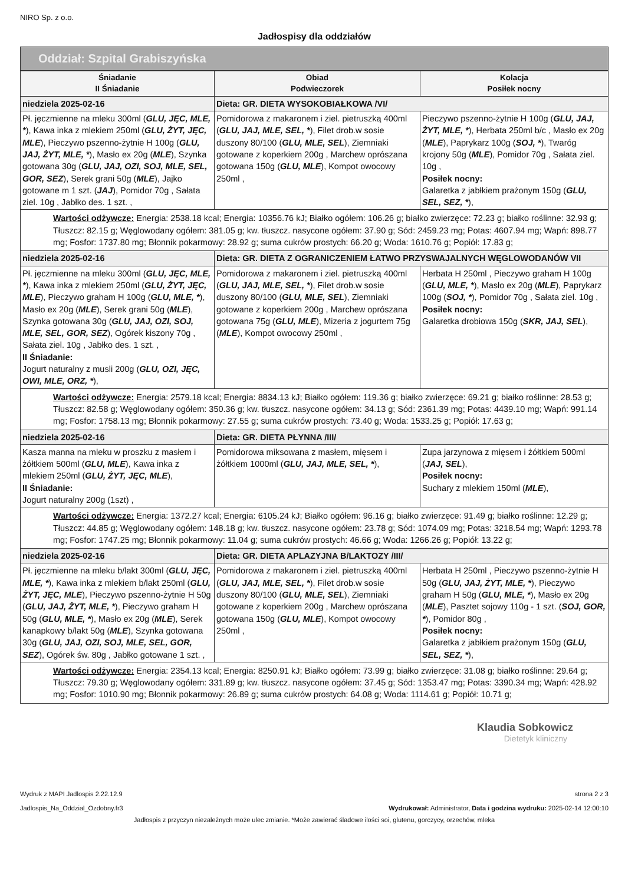NIRO Sp. z o.o.
Jadłospisy dla oddziałów
Oddział: Szpital Grabiszyńska
| Śniadanie II Śniadanie | Obiad Podwieczorek | Kolacja Posiłek nocny |
| --- | --- | --- |
| niedziela 2025-02-16 | Dieta: GR. DIETA WYSOKOBIAŁKOWA /VI/ | |
| Pł. jęczmienne na mleku 300ml ( GLU, JĘC, MLE, * ), Kawa inka z mlekiem 250ml ( GLU, ŻYT, JĘC, MLE ), Pieczywo pszenno-żytnie H 100g ( GLU, JAJ, ŻYT, MLE, * ), Masło ex 20g ( MLE ), Szynka gotowana 30g ( GLU, JAJ, OZI, SOJ, MLE, SEL, GOR, SEZ ), Serek grani 50g ( MLE ), Jajko gotowane m 1 szt. ( JAJ ), Pomidor 70g , Sałata ziel. 10g , Jabłko des. 1 szt. , | Pomidorowa z makaronem i ziel. pietruszką 400ml ( GLU, JAJ, MLE, SEL, * ), Filet drob.w sosie duszony 80/100 ( GLU, MLE, SEL ), Ziemniaki gotowane z koperkiem 200g , Marchew oprószana gotowana 150g ( GLU, MLE ), Kompot owocowy 250ml , | Pieczywo pszenno-żytnie H 100g ( GLU, JAJ, ŻYT, MLE, * ), Herbata 250ml b/c , Masło ex 20g ( MLE ), Paprykarz 100g ( SOJ, * ), Twaróg krojony 50g ( MLE ), Pomidor 70g , Sałata ziel. 10g , Posiłek nocny: Galaretka z jabłkiem prażonym 150g ( GLU, SEL, SEZ, * ), |
| Wartości odżywcze: Energia: 2538.18 kcal; Energia: 10356.76 kJ; Białko ogółem: 106.26 g; białko zwierzęce: 72.23 g; białko roślinne: 32.93 g; Tłuszcz: 82.15 g; Węglowodany ogółem: 381.05 g; kw. tłuszcz. nasycone ogółem: 37.90 g; Sód: 2459.23 mg; Potas: 4607.94 mg; Wapń: 898.77 mg; Fosfor: 1737.80 mg; Błonnik pokarmowy: 28.92 g; suma cukrów prostych: 66.20 g; Woda: 1610.76 g; Popiół: 17.83 g; | | |
| niedziela 2025-02-16 | Dieta: GR. DIETA Z OGRANICZENIEM ŁATWO PRZYSWAJALNYCH WĘGLOWODANÓW VII | |
| Pł. jęczmienne na mleku 300ml ( GLU, JĘC, MLE, * ), Kawa inka z mlekiem 250ml ( GLU, ŻYT, JĘC, MLE ), Pieczywo graham H 100g ( GLU, MLE, * ), Masło ex 20g ( MLE ), Serek grani 50g ( MLE ), Szynka gotowana 30g ( GLU, JAJ, OZI, SOJ, MLE, SEL, GOR, SEZ ), Ogórek kiszony 70g , Sałata ziel. 10g , Jabłko des. 1 szt. , II Śniadanie: Jogurt naturalny z musli 200g ( GLU, OZI, JĘC, OWI, MLE, ORZ, * ), | Pomidorowa z makaronem i ziel. pietruszką 400ml ( GLU, JAJ, MLE, SEL, * ), Filet drob.w sosie duszony 80/100 ( GLU, MLE, SEL ), Ziemniaki gotowane z koperkiem 200g , Marchew oprószana gotowana 75g ( GLU, MLE ), Mizeria z jogurtem 75g ( MLE ), Kompot owocowy 250ml , | Herbata H 250ml , Pieczywo graham H 100g ( GLU, MLE, * ), Masło ex 20g ( MLE ), Paprykarz 100g ( SOJ, * ), Pomidor 70g , Sałata ziel. 10g , Posiłek nocny: Galaretka drobiowa 150g ( SKR, JAJ, SEL ), |
| Wartości odżywcze: Energia: 2579.18 kcal; Energia: 8834.13 kJ; Białko ogółem: 119.36 g; białko zwierzęce: 69.21 g; białko roślinne: 28.53 g; Tłuszcz: 82.58 g; Węglowodany ogółem: 350.36 g; kw. tłuszcz. nasycone ogółem: 34.13 g; Sód: 2361.39 mg; Potas: 4439.10 mg; Wapń: 991.14 mg; Fosfor: 1758.13 mg; Błonnik pokarmowy: 27.55 g; suma cukrów prostych: 73.40 g; Woda: 1533.25 g; Popiół: 17.63 g; | | |
| niedziela 2025-02-16 | Dieta: GR. DIETA PŁYNNA /III/ | |
| Kasza manna na mleku w proszku z masłem i żółtkiem 500ml ( GLU, MLE ), Kawa inka z mlekiem 250ml ( GLU, ŻYT, JĘC, MLE ), II Śniadanie: Jogurt naturalny 200g (1szt) , | Pomidorowa miksowana z masłem, mięsem i żółtkiem 1000ml ( GLU, JAJ, MLE, SEL, * ), | Zupa jarzynowa z mięsem i żółtkiem 500ml ( JAJ, SEL ), Posiłek nocny: Suchary z mlekiem 150ml ( MLE ), |
| Wartości odżywcze: Energia: 1372.27 kcal; Energia: 6105.24 kJ; Białko ogółem: 96.16 g; białko zwierzęce: 91.49 g; białko roślinne: 12.29 g; Tłuszcz: 44.85 g; Węglowodany ogółem: 148.18 g; kw. tłuszcz. nasycone ogółem: 23.78 g; Sód: 1074.09 mg; Potas: 3218.54 mg; Wapń: 1293.78 mg; Fosfor: 1747.25 mg; Błonnik pokarmowy: 11.04 g; suma cukrów prostych: 46.66 g; Woda: 1266.26 g; Popiół: 13.22 g; | | |
| niedziela 2025-02-16 | Dieta: GR. DIETA APLAZYJNA B/LAKTOZY /III/ | |
| Pł. jęczmienne na mleku b/lakt 300ml ( GLU, JĘC, MLE, * ), Kawa inka z mlekiem b/lakt 250ml ( GLU, ŻYT, JĘC, MLE ), Pieczywo pszenno-żytnie H 50g ( GLU, JAJ, ŻYT, MLE, * ), Pieczywo graham H 50g ( GLU, MLE, * ), Masło ex 20g ( MLE ), Serek kanapkowy b/lakt 50g ( MLE ), Szynka gotowana 30g ( GLU, JAJ, OZI, SOJ, MLE, SEL, GOR, SEZ ), Ogórek św. 80g , Jabłko gotowane 1 szt. , | Pomidorowa z makaronem i ziel. pietruszką 400ml ( GLU, JAJ, MLE, SEL, * ), Filet drob.w sosie duszony 80/100 ( GLU, MLE, SEL ), Ziemniaki gotowane z koperkiem 200g , Marchew oprószana gotowana 150g ( GLU, MLE ), Kompot owocowy 250ml , | Herbata H 250ml , Pieczywo pszenno-żytnie H 50g ( GLU, JAJ, ŻYT, MLE, * ), Pieczywo graham H 50g ( GLU, MLE, * ), Masło ex 20g ( MLE ), Pasztet sojowy 110g - 1 szt. ( SOJ, GOR, * ), Pomidor 80g , Posiłek nocny: Galaretka z jabłkiem prażonym 150g ( GLU, SEL, SEZ, * ), |
| Wartości odżywcze: Energia: 2354.13 kcal; Energia: 8250.91 kJ; Białko ogółem: 73.99 g; białko zwierzęce: 31.08 g; białko roślinne: 29.64 g; Tłuszcz: 79.30 g; Węglowodany ogółem: 331.89 g; kw. tłuszcz. nasycone ogółem: 37.45 g; Sód: 1353.47 mg; Potas: 3390.34 mg; Wapń: 428.92 mg; Fosfor: 1010.90 mg; Błonnik pokarmowy: 26.89 g; suma cukrów prostych: 64.08 g; Woda: 1114.61 g; Popiół: 10.71 g; | | |
Klaudia Sobkowicz
Dietetyk kliniczny
Wydruk z MAPI Jadlospis 2.22.12.9
Jadlospis_Na_Oddzial_Ozdobny.fr3
strona 2 z 3
Wydrukował: Administrator, Data i godzina wydruku: 2025-02-14 12:00:10
Jadłospis z przyczyn niezależnych może ulec zmianie. *Może zawierać śladowe ilości soi, glutenu, gorczycy, orzechów, mleka